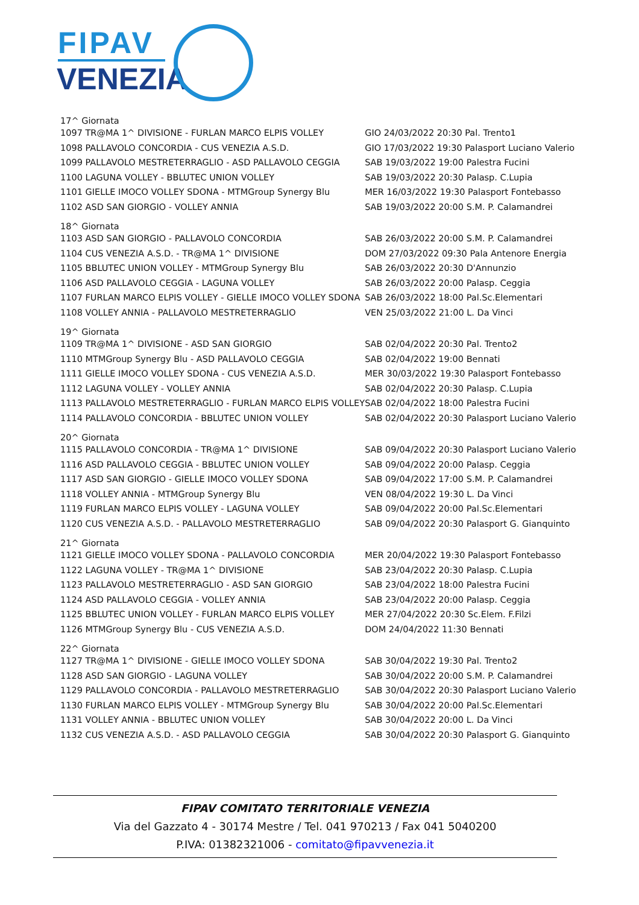FIPAV
VENEZIA
| 17^ Giornata | |
| 1097 TR@MA 1^ DIVISIONE - FURLAN MARCO ELPIS VOLLEY | GIO 24/03/2022 20:30 Pal. Trento1 |
| 1098 PALLAVOLO CONCORDIA - CUS VENEZIA A.S.D. | GIO 17/03/2022 19:30 Palasport Luciano Valerio |
| 1099 PALLAVOLO MESTRETERRAGLIO - ASD PALLAVOLO CEGGIA | SAB 19/03/2022 19:00 Palestra Fucini |
| 1100 LAGUNA VOLLEY - BBLUTEC UNION VOLLEY | SAB 19/03/2022 20:30 Palasp. C.Lupia |
| 1101 GIELLE IMOCO VOLLEY SDONA - MTMGroup Synergy Blu | MER 16/03/2022 19:30 Palasport Fontebasso |
| 1102 ASD SAN GIORGIO - VOLLEY ANNIA | SAB 19/03/2022 20:00 S.M. P. Calamandrei |
| 18^ Giornata | |
| 1103 ASD SAN GIORGIO - PALLAVOLO CONCORDIA | SAB 26/03/2022 20:00 S.M. P. Calamandrei |
| 1104 CUS VENEZIA A.S.D. - TR@MA 1^ DIVISIONE | DOM 27/03/2022 09:30 Pala Antenore Energia |
| 1105 BBLUTEC UNION VOLLEY - MTMGroup Synergy Blu | SAB 26/03/2022 20:30 D'Annunzio |
| 1106 ASD PALLAVOLO CEGGIA - LAGUNA VOLLEY | SAB 26/03/2022 20:00 Palasp. Ceggia |
| 1107 FURLAN MARCO ELPIS VOLLEY - GIELLE IMOCO VOLLEY SDONA | SAB 26/03/2022 18:00 Pal.Sc.Elementari |
| 1108 VOLLEY ANNIA - PALLAVOLO MESTRETERRAGLIO | VEN 25/03/2022 21:00 L. Da Vinci |
| 19^ Giornata | |
| 1109 TR@MA 1^ DIVISIONE - ASD SAN GIORGIO | SAB 02/04/2022 20:30 Pal. Trento2 |
| 1110 MTMGroup Synergy Blu - ASD PALLAVOLO CEGGIA | SAB 02/04/2022 19:00 Bennati |
| 1111 GIELLE IMOCO VOLLEY SDONA - CUS VENEZIA A.S.D. | MER 30/03/2022 19:30 Palasport Fontebasso |
| 1112 LAGUNA VOLLEY - VOLLEY ANNIA | SAB 02/04/2022 20:30 Palasp. C.Lupia |
| 1113 PALLAVOLO MESTRETERRAGLIO - FURLAN MARCO ELPIS VOLLEY | SAB 02/04/2022 18:00 Palestra Fucini |
| 1114 PALLAVOLO CONCORDIA - BBLUTEC UNION VOLLEY | SAB 02/04/2022 20:30 Palasport Luciano Valerio |
| 20^ Giornata | |
| 1115 PALLAVOLO CONCORDIA - TR@MA 1^ DIVISIONE | SAB 09/04/2022 20:30 Palasport Luciano Valerio |
| 1116 ASD PALLAVOLO CEGGIA - BBLUTEC UNION VOLLEY | SAB 09/04/2022 20:00 Palasp. Ceggia |
| 1117 ASD SAN GIORGIO - GIELLE IMOCO VOLLEY SDONA | SAB 09/04/2022 17:00 S.M. P. Calamandrei |
| 1118 VOLLEY ANNIA - MTMGroup Synergy Blu | VEN 08/04/2022 19:30 L. Da Vinci |
| 1119 FURLAN MARCO ELPIS VOLLEY - LAGUNA VOLLEY | SAB 09/04/2022 20:00 Pal.Sc.Elementari |
| 1120 CUS VENEZIA A.S.D. - PALLAVOLO MESTRETERRAGLIO | SAB 09/04/2022 20:30 Palasport G. Gianquinto |
| 21^ Giornata | |
| 1121 GIELLE IMOCO VOLLEY SDONA - PALLAVOLO CONCORDIA | MER 20/04/2022 19:30 Palasport Fontebasso |
| 1122 LAGUNA VOLLEY - TR@MA 1^ DIVISIONE | SAB 23/04/2022 20:30 Palasp. C.Lupia |
| 1123 PALLAVOLO MESTRETERRAGLIO - ASD SAN GIORGIO | SAB 23/04/2022 18:00 Palestra Fucini |
| 1124 ASD PALLAVOLO CEGGIA - VOLLEY ANNIA | SAB 23/04/2022 20:00 Palasp. Ceggia |
| 1125 BBLUTEC UNION VOLLEY - FURLAN MARCO ELPIS VOLLEY | MER 27/04/2022 20:30 Sc.Elem. F.Filzi |
| 1126 MTMGroup Synergy Blu - CUS VENEZIA A.S.D. | DOM 24/04/2022 11:30 Bennati |
| 22^ Giornata | |
| 1127 TR@MA 1^ DIVISIONE - GIELLE IMOCO VOLLEY SDONA | SAB 30/04/2022 19:30 Pal. Trento2 |
| 1128 ASD SAN GIORGIO - LAGUNA VOLLEY | SAB 30/04/2022 20:00 S.M. P. Calamandrei |
| 1129 PALLAVOLO CONCORDIA - PALLAVOLO MESTRETERRAGLIO | SAB 30/04/2022 20:30 Palasport Luciano Valerio |
| 1130 FURLAN MARCO ELPIS VOLLEY - MTMGroup Synergy Blu | SAB 30/04/2022 20:00 Pal.Sc.Elementari |
| 1131 VOLLEY ANNIA - BBLUTEC UNION VOLLEY | SAB 30/04/2022 20:00 L. Da Vinci |
| 1132 CUS VENEZIA A.S.D. - ASD PALLAVOLO CEGGIA | SAB 30/04/2022 20:30 Palasport G. Gianquinto |
FIPAV COMITATO TERRITORIALE VENEZIA
Via del Gazzato 4 - 30174 Mestre / Tel. 041 970213 / Fax 041 5040200
P.IVA: 01382321006 - comitato@fipavvenezia.it